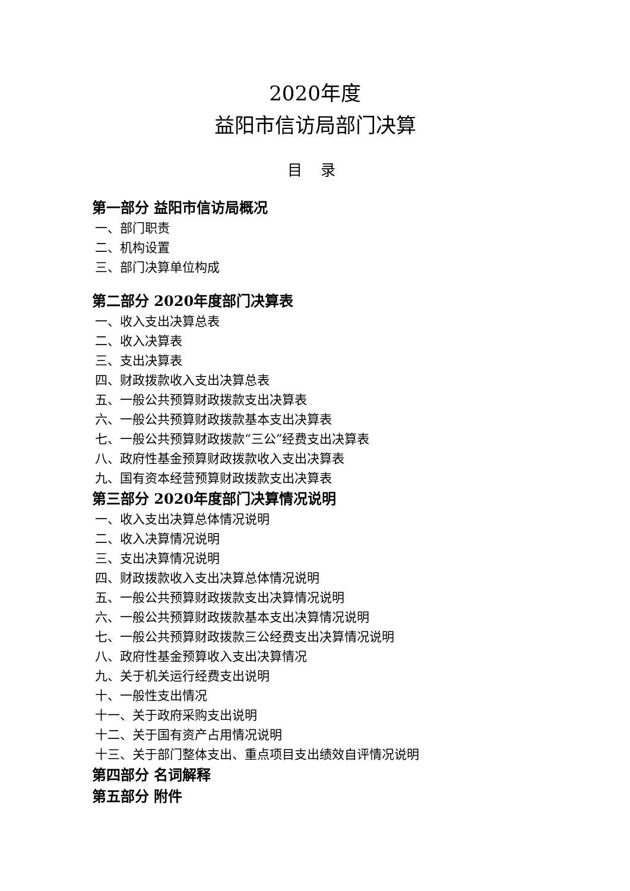2020年度
益阳市信访局部门决算
目 录
第一部分 益阳市信访局概况
一、部门职责
二、机构设置
三、部门决算单位构成
第二部分 2020年度部门决算表
一、收入支出决算总表
二、收入决算表
三、支出决算表
四、财政拨款收入支出决算总表
五、一般公共预算财政拨款支出决算表
六、一般公共预算财政拨款基本支出决算表
七、一般公共预算财政拨款“三公”经费支出决算表
八、政府性基金预算财政拨款收入支出决算表
九、国有资本经营预算财政拨款支出决算表
第三部分 2020年度部门决算情况说明
一、收入支出决算总体情况说明
二、收入决算情况说明
三、支出决算情况说明
四、财政拨款收入支出决算总体情况说明
五、一般公共预算财政拨款支出决算情况说明
六、一般公共预算财政拨款基本支出决算情况说明
七、一般公共预算财政拨款三公经费支出决算情况说明
八、政府性基金预算收入支出决算情况
九、关于机关运行经费支出说明
十、一般性支出情况
十一、关于政府采购支出说明
十二、关于国有资产占用情况说明
十三、关于部门整体支出、重点项目支出绩效自评情况说明
第四部分 名词解释
第五部分 附件